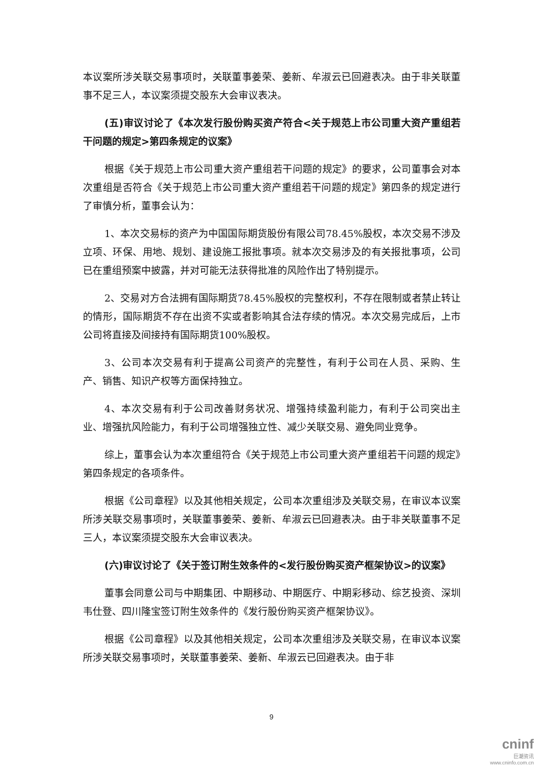本议案所涉关联交易事项时，关联董事姜荣、姜新、牟淑云已回避表决。由于非关联董事不足三人，本议案须提交股东大会审议表决。
(五)审议讨论了《本次发行股份购买资产符合<关于规范上市公司重大资产重组若干问题的规定>第四条规定的议案》
根据《关于规范上市公司重大资产重组若干问题的规定》的要求，公司董事会对本次重组是否符合《关于规范上市公司重大资产重组若干问题的规定》第四条的规定进行了审慎分析，董事会认为：
1、本次交易标的资产为中国国际期货股份有限公司78.45%股权，本次交易不涉及立项、环保、用地、规划、建设施工报批事项。就本次交易涉及的有关报批事项，公司已在重组预案中披露，并对可能无法获得批准的风险作出了特别提示。
2、交易对方合法拥有国际期货78.45%股权的完整权利，不存在限制或者禁止转让的情形，国际期货不存在出资不实或者影响其合法存续的情况。本次交易完成后，上市公司将直接及间接持有国际期货100%股权。
3、公司本次交易有利于提高公司资产的完整性，有利于公司在人员、采购、生产、销售、知识产权等方面保持独立。
4、本次交易有利于公司改善财务状况、增强持续盈利能力，有利于公司突出主业、增强抗风险能力，有利于公司增强独立性、减少关联交易、避免同业竞争。
综上，董事会认为本次重组符合《关于规范上市公司重大资产重组若干问题的规定》第四条规定的各项条件。
根据《公司章程》以及其他相关规定，公司本次重组涉及关联交易，在审议本议案所涉关联交易事项时，关联董事姜荣、姜新、牟淑云已回避表决。由于非关联董事不足三人，本议案须提交股东大会审议表决。
(六)审议讨论了《关于签订附生效条件的<发行股份购买资产框架协议>的议案》
董事会同意公司与中期集团、中期移动、中期医疗、中期彩移动、综艺投资、深圳韦仕登、四川隆宝签订附生效条件的《发行股份购买资产框架协议》。
根据《公司章程》以及其他相关规定，公司本次重组涉及关联交易，在审议本议案所涉关联交易事项时，关联董事姜荣、姜新、牟淑云已回避表决。由于非
9
cninf
巨潮资讯
www.cninfo.com.cn